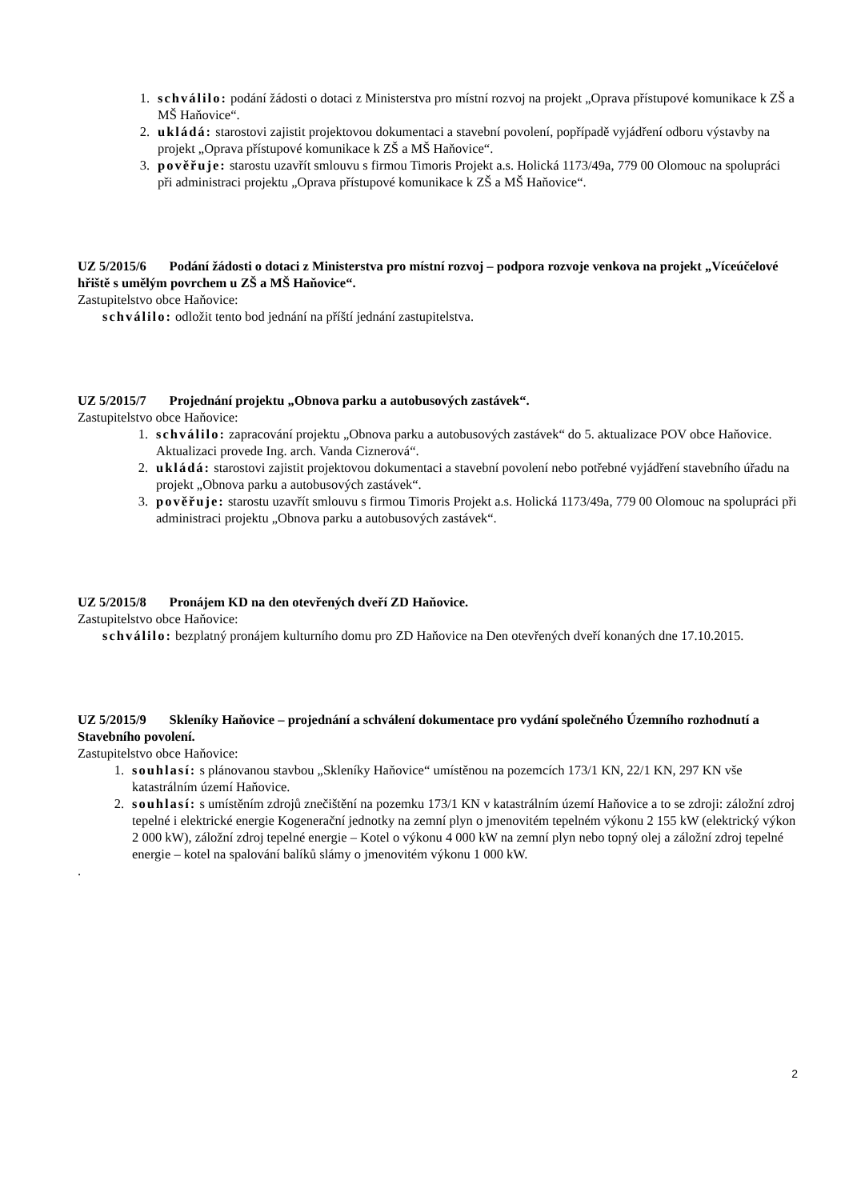1. schválilo: podání žádosti o dotaci z Ministerstva pro místní rozvoj na projekt „Oprava přístupové komunikace k ZŠ a MŠ Haňovice“.
2. ukládá: starostovi zajistit projektovou dokumentaci a stavební povolení, popřípadě vyjádření odboru výstavby na projekt „Oprava přístupové komunikace k ZŠ a MŠ Haňovice“.
3. pověřuje: starostu uzavřít smlouvu s firmou Timoris Projekt a.s. Holická 1173/49a, 779 00 Olomouc na spolupráci při administraci projektu „Oprava přístupové komunikace k ZŠ a MŠ Haňovice“.
UZ 5/2015/6 Podání žádosti o dotaci z Ministerstva pro místní rozvoj – podpora rozvoje venkova na projekt „Víceúčelové hřiště s umělým povrchem u ZŠ a MŠ Haňovice“.
Zastupitelstvo obce Haňovice:
schválilo: odložit tento bod jednání na příští jednání zastupitelstva.
UZ 5/2015/7 Projednání projektu „Obnova parku a autobusových zastávek“.
Zastupitelstvo obce Haňovice:
1. schválilo: zapracování projektu „Obnova parku a autobusových zastávek“ do 5. aktualizace POV obce Haňovice. Aktualizaci provede Ing. arch. Vanda Ciznerová“.
2. ukládá: starostovi zajistit projektovou dokumentaci a stavební povolení nebo potřebné vyjádření stavebního úřadu na projekt „Obnova parku a autobusových zastávek“.
3. pověřuje: starostu uzavřít smlouvu s firmou Timoris Projekt a.s. Holická 1173/49a, 779 00 Olomouc na spolupráci při administraci projektu „Obnova parku a autobusových zastávek“.
UZ 5/2015/8 Pronájem KD na den otevřených dveří ZD Haňovice.
Zastupitelstvo obce Haňovice:
schválilo: bezplatný pronájem kulturního domu pro ZD Haňovice na Den otevřených dveří konaných dne 17.10.2015.
UZ 5/2015/9 Skleníky Haňovice – projednání a schválení dokumentace pro vydání společného Územního rozhodnutí a Stavebního povolení.
Zastupitelstvo obce Haňovice:
1. souhlasí: s plánovanou stavbou „Skleníky Haňovice“ umístěnou na pozemcích 173/1 KN, 22/1 KN, 297 KN vše katastrálním území Haňovice.
2. souhlasí: s umístěním zdrojů znečištění na pozemku 173/1 KN v katastrálním území Haňovice a to se zdroji: záložní zdroj tepelné i elektrické energie Kogenerační jednotky na zemní plyn o jmenovitém tepelném výkonu 2 155 kW (elektrický výkon 2 000 kW), záložní zdroj tepelné energie – Kotel o výkonu 4 000 kW na zemní plyn nebo topný olej a záložní zdroj tepelné energie – kotel na spalování balíků slámy o jmenovitém výkonu 1 000 kW.
.
2